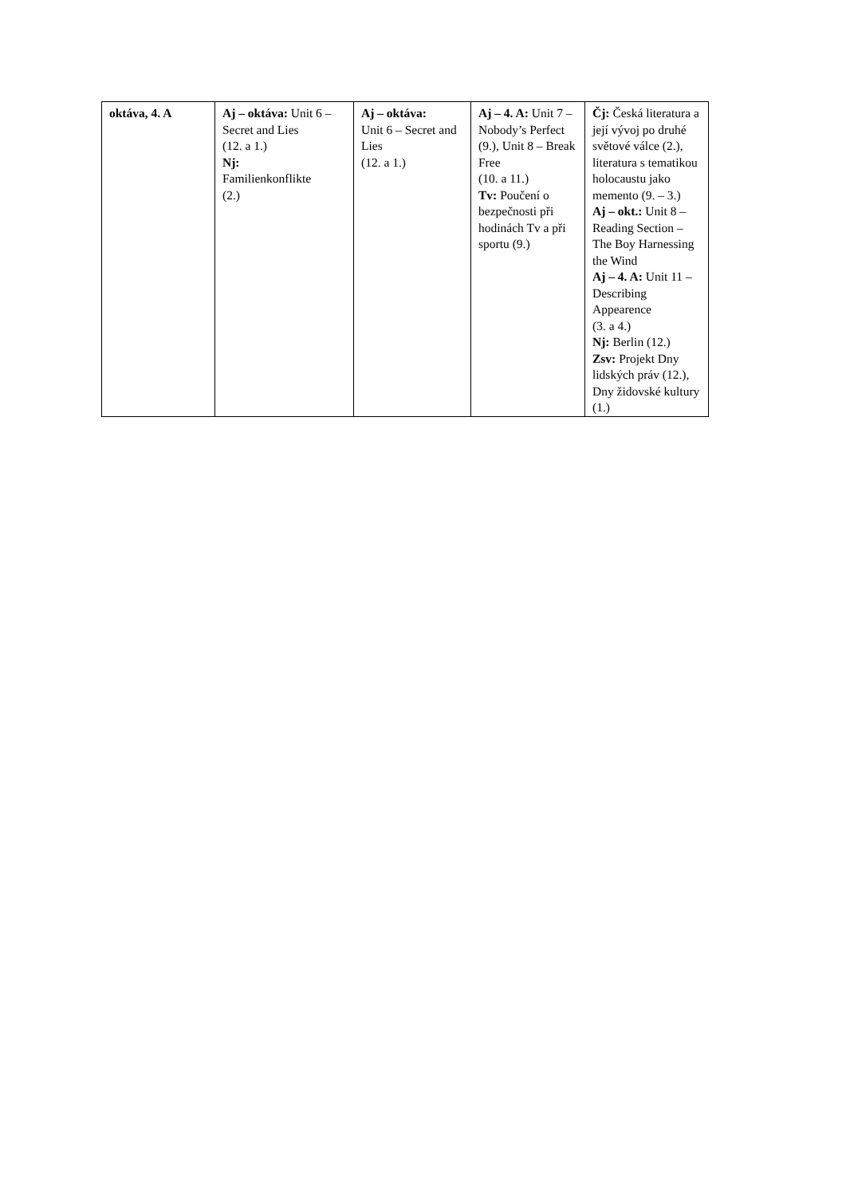| oktáva, 4. A | Aj – oktáva: Unit 6 – Secret and Lies (12. a 1.) Nj: Familienkonflikte (2.) | Aj – oktáva: Unit 6 – Secret and Lies (12. a 1.) | Aj – 4. A: Unit 7 – Nobody’s Perfect (9.), Unit 8 – Break Free (10. a 11.) Tv: Poučení o bezpečnosti při hodinách Tv a při sportu (9.) | Čj: Česká literatura a její vývoj po druhé světové válce (2.), literatura s tematikou holocaustu jako memento (9. – 3.) Aj – okt.: Unit 8 – Reading Section – The Boy Harnessing the Wind Aj – 4. A: Unit 11 – Describing Appearence (3. a 4.) Nj: Berlin (12.) Zsv: Projekt Dny lidských práv (12.), Dny židovské kultury (1.) |